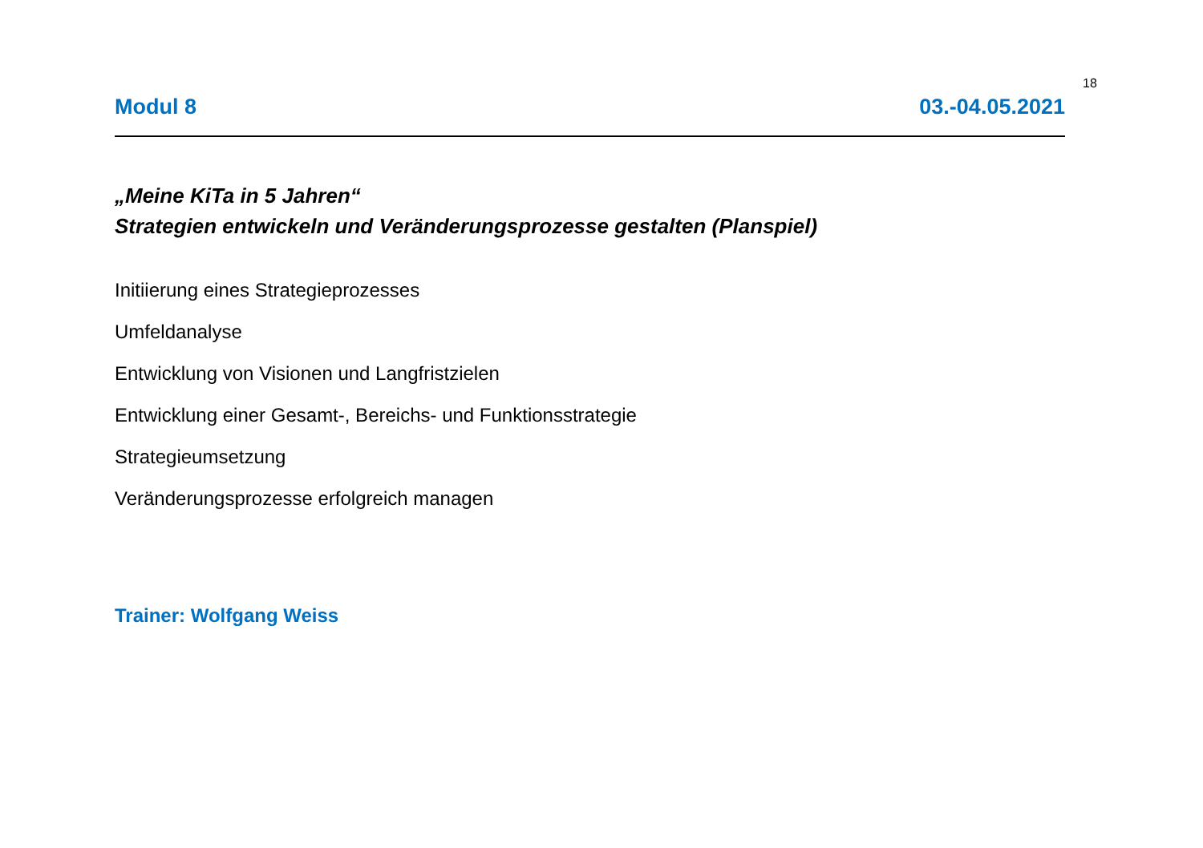18
Modul 8 03.-04.05.2021
„Meine KiTa in 5 Jahren“
Strategien entwickeln und Veränderungsprozesse gestalten (Planspiel)
Initiierung eines Strategieprozesses
Umfeldanalyse
Entwicklung von Visionen und Langfristzielen
Entwicklung einer Gesamt-, Bereichs- und Funktionsstrategie
Strategieumsetzung
Veränderungsprozesse erfolgreich managen
Trainer: Wolfgang Weiss